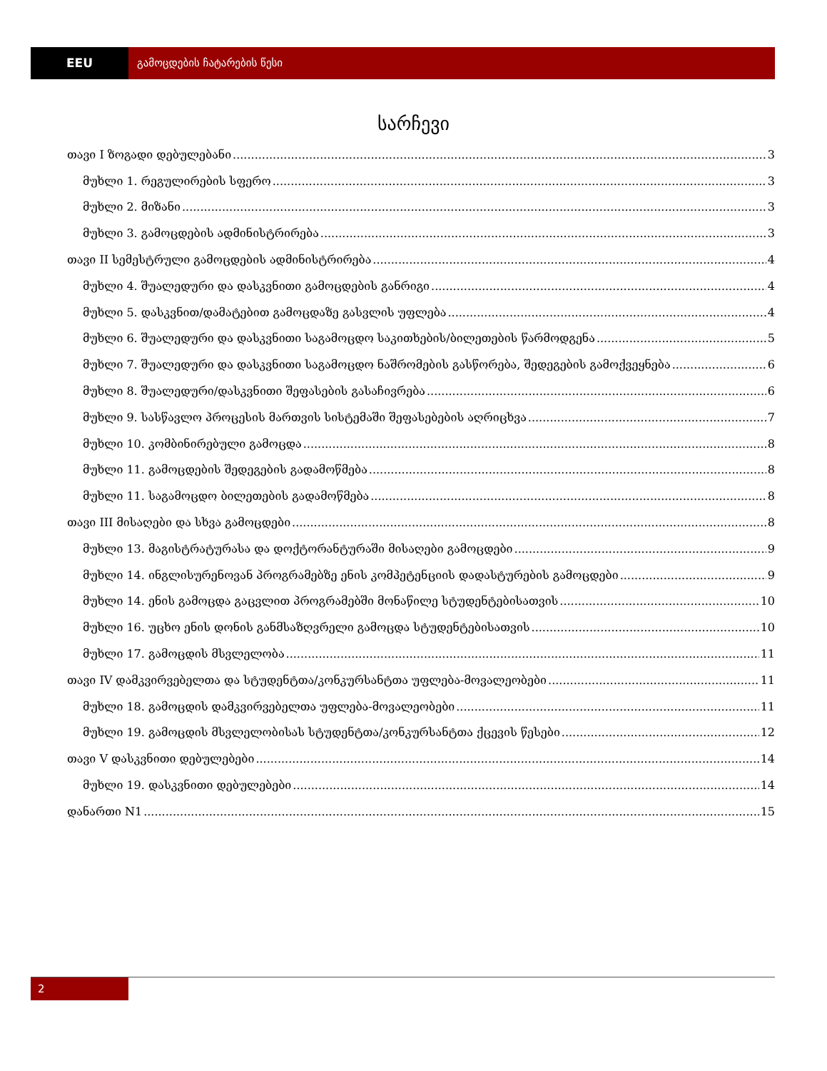EEU გამოცდების ჩატარების წესი
სარჩევი
თავი I ზოგადი დებულებანი 3
მუხლი 1. რეგულირების სფერო 3
მუხლი 2. მიზანი 3
მუხლი 3. გამოცდების ადმინისტრირება 3
თავი II სემესტრული გამოცდების ადმინისტრირება 4
მუხლი 4. შუალედური და დასკვნითი გამოცდების განრიგი 4
მუხლი 5. დასკვნით/დამატებით გამოცდაზე გასვლის უფლება 4
მუხლი 6. შუალედური და დასკვნითი საგამოცდო საკითხების/ბილეთების წარმოდგენა 5
მუხლი 7. შუალედური და დასკვნითი საგამოცდო ნაშრომების გასწორება, შედეგების გამოქვეყნება 6
მუხლი 8. შუალედური/დასკვნითი შეფასების გასაჩივრება 6
მუხლი 9. სასწავლო პროცესის მართვის სისტემაში შეფასებების აღრიცხვა 7
მუხლი 10. კომბინირებული გამოცდა 8
მუხლი 11. გამოცდების შედეგების გადამოწმება 8
მუხლი 11. საგამოცდო ბილეთების გადამოწმება 8
თავი III მისაღები და სხვა გამოცდები 8
მუხლი 13. მაგისტრატურასა და დოქტორანტურაში მისაღები გამოცდები 9
მუხლი 14. ინგლისურენოვან პროგრამებზე ენის კომპეტენციის დადასტურების გამოცდები 9
მუხლი 14. ენის გამოცდა გაცვლით პროგრამებში მონაწილე სტუდენტებისათვის 10
მუხლი 16. უცხო ენის დონის განმსაზღვრელი გამოცდა სტუდენტებისათვის 10
მუხლი 17. გამოცდის მსვლელობა 11
თავი IV დამკვირვებელთა და სტუდენტთა/კონკურსანტთა უფლება-მოვალეობები 11
მუხლი 18. გამოცდის დამკვირვებელთა უფლება-მოვალეობები 11
მუხლი 19. გამოცდის მსვლელობისას სტუდენტთა/კონკურსანტთა ქცევის წესები 12
თავი V დასკვნითი დებულებები 14
მუხლი 19. დასკვნითი დებულებები 14
დანართი N1 15
2